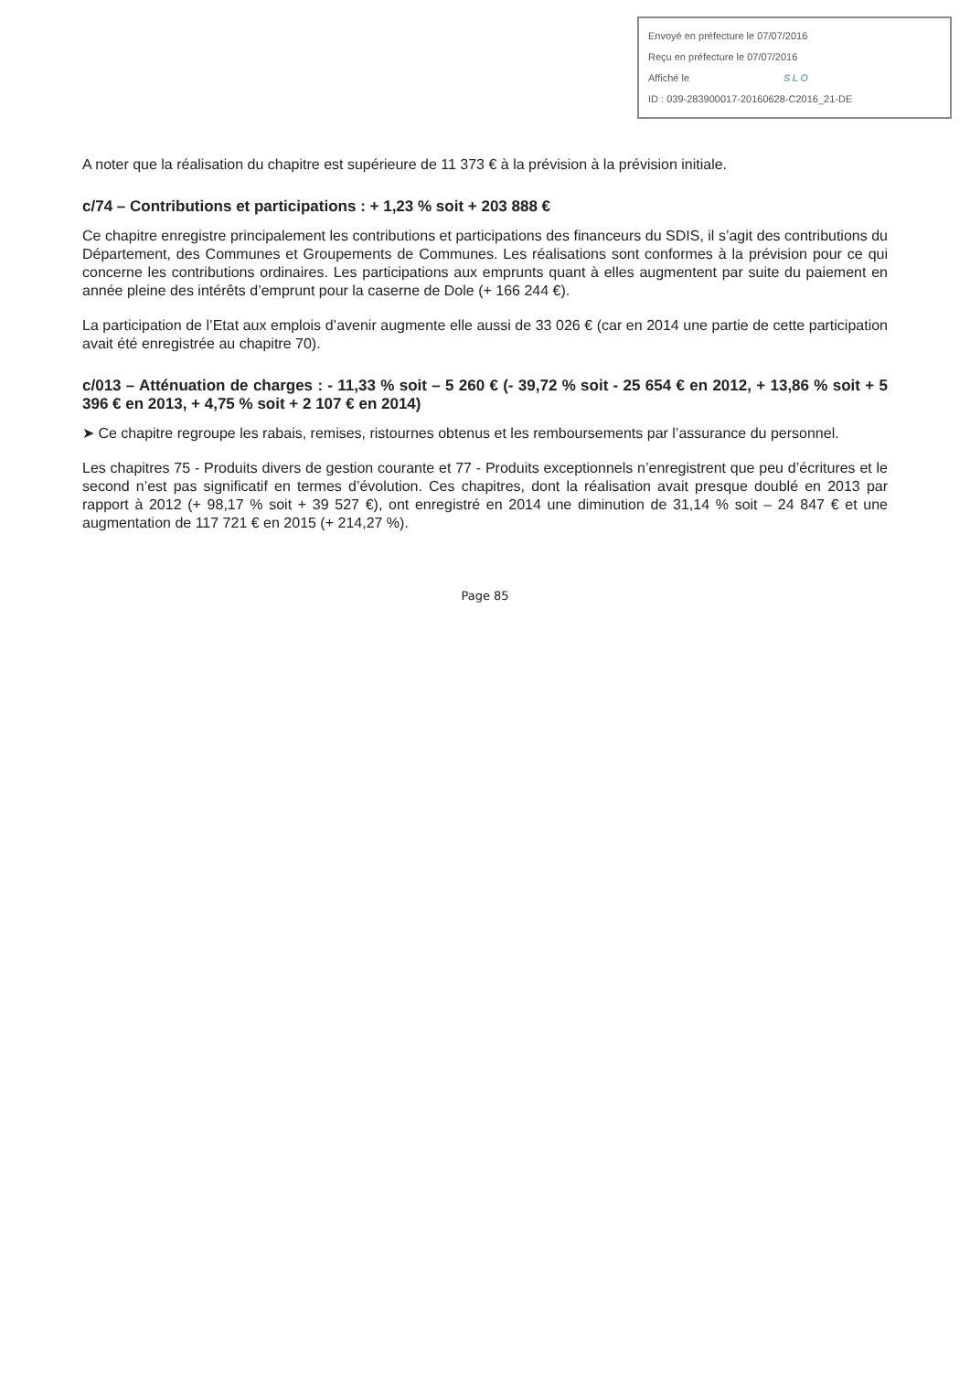Envoyé en préfecture le 07/07/2016
Reçu en préfecture le 07/07/2016
Affiché le SLO
ID : 039-283900017-20160628-C2016_21-DE
A noter que la réalisation du chapitre est supérieure de 11 373 € à la prévision à la prévision initiale.
c/74 – Contributions et participations : + 1,23 % soit + 203 888 €
Ce chapitre enregistre principalement les contributions et participations des financeurs du SDIS, il s’agit des contributions du Département, des Communes et Groupements de Communes. Les réalisations sont conformes à la prévision pour ce qui concerne les contributions ordinaires. Les participations aux emprunts quant à elles augmentent par suite du paiement en année pleine des intérêts d’emprunt pour la caserne de Dole (+ 166 244 €).
La participation de l’Etat aux emplois d’avenir augmente elle aussi de 33 026 € (car en 2014 une partie de cette participation avait été enregistrée au chapitre 70).
c/013 – Atténuation de charges : - 11,33 % soit – 5 260 € (- 39,72 % soit - 25 654 € en 2012, + 13,86 % soit + 5 396 € en 2013, + 4,75 % soit + 2 107 € en 2014)
➤ Ce chapitre regroupe les rabais, remises, ristournes obtenus et les remboursements par l’assurance du personnel.
Les chapitres 75 - Produits divers de gestion courante et 77 - Produits exceptionnels n’enregistrent que peu d’écritures et le second n’est pas significatif en termes d’évolution. Ces chapitres, dont la réalisation avait presque doublé en 2013 par rapport à 2012 (+ 98,17 % soit + 39 527 €), ont enregistré en 2014 une diminution de 31,14 % soit – 24 847 € et une augmentation de 117 721 € en 2015 (+ 214,27 %).
Page 85